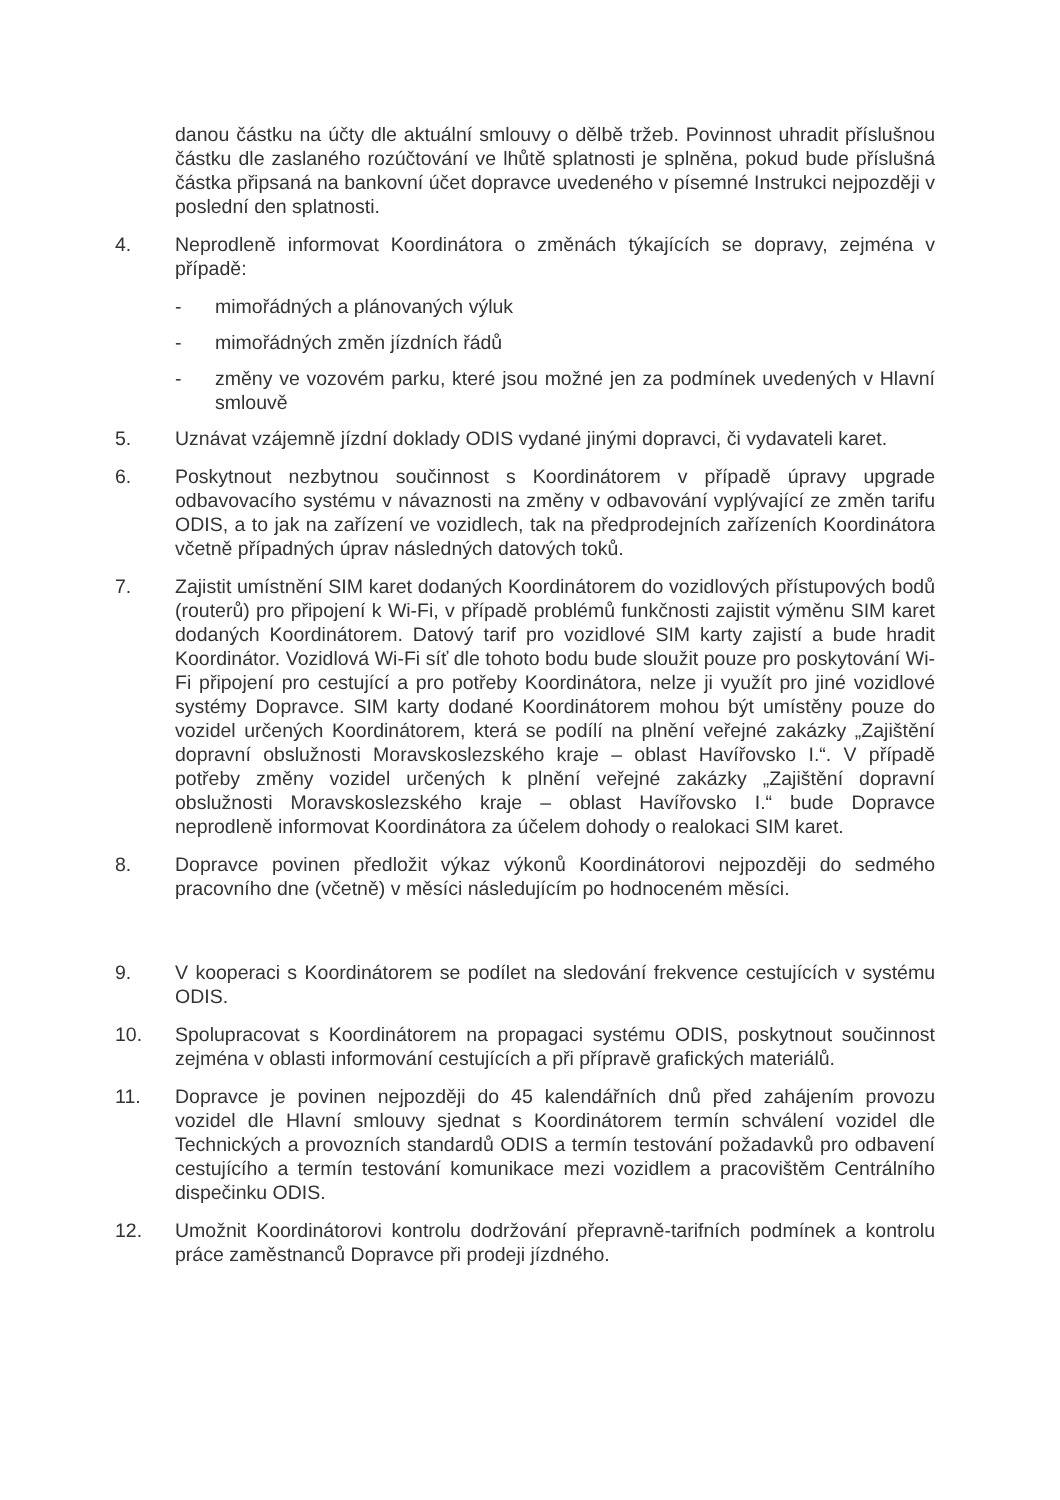danou částku na účty dle aktuální smlouvy o dělbě tržeb. Povinnost uhradit příslušnou částku dle zaslaného rozúčtování ve lhůtě splatnosti je splněna, pokud bude příslušná částka připsaná na bankovní účet dopravce uvedeného v písemné Instrukci nejpozději v poslední den splatnosti.
4. Neprodleně informovat Koordinátora o změnách týkajících se dopravy, zejména v případě:
- mimořádných a plánovaných výluk
- mimořádných změn jízdních řádů
- změny ve vozovém parku, které jsou možné jen za podmínek uvedených v Hlavní smlouvě
5. Uznávat vzájemně jízdní doklady ODIS vydané jinými dopravci, či vydavateli karet.
6. Poskytnout nezbytnou součinnost s Koordinátorem v případě úpravy upgrade odbavovacího systému v návaznosti na změny v odbavování vyplývající ze změn tarifu ODIS, a to jak na zařízení ve vozidlech, tak na předprodejních zařízeních Koordinátora včetně případných úprav následných datových toků.
7. Zajistit umístnění SIM karet dodaných Koordinátorem do vozidlových přístupových bodů (routerů) pro připojení k Wi-Fi, v případě problémů funkčnosti zajistit výměnu SIM karet dodaných Koordinátorem. Datový tarif pro vozidlové SIM karty zajistí a bude hradit Koordinátor. Vozidlová Wi-Fi síť dle tohoto bodu bude sloužit pouze pro poskytování Wi-Fi připojení pro cestující a pro potřeby Koordinátora, nelze ji využít pro jiné vozidlové systémy Dopravce. SIM karty dodané Koordinátorem mohou být umístěny pouze do vozidel určených Koordinátorem, která se podílí na plnění veřejné zakázky „Zajištění dopravní obslužnosti Moravskoslezského kraje – oblast Havířovsko I.“. V případě potřeby změny vozidel určených k plnění veřejné zakázky „Zajištění dopravní obslužnosti Moravskoslezského kraje – oblast Havířovsko I.“ bude Dopravce neprodleně informovat Koordinátora za účelem dohody o realokaci SIM karet.
8. Dopravce povinen předložit výkaz výkonů Koordinátorovi nejpozději do sedmého pracovního dne (včetně) v měsíci následujícím po hodnoceném měsíci.
9. V kooperaci s Koordinátorem se podílet na sledování frekvence cestujících v systému ODIS.
10. Spolupracovat s Koordinátorem na propagaci systému ODIS, poskytnout součinnost zejména v oblasti informování cestujících a při přípravě grafických materiálů.
11. Dopravce je povinen nejpozději do 45 kalendářních dnů před zahájením provozu vozidel dle Hlavní smlouvy sjednat s Koordinátorem termín schválení vozidel dle Technických a provozních standardů ODIS a termín testování požadavků pro odbavení cestujícího a termín testování komunikace mezi vozidlem a pracovištěm Centrálního dispečinku ODIS.
12. Umožnit Koordinátorovi kontrolu dodržování přepravně-tarifních podmínek a kontrolu práce zaměstnanců Dopravce při prodeji jízdného.